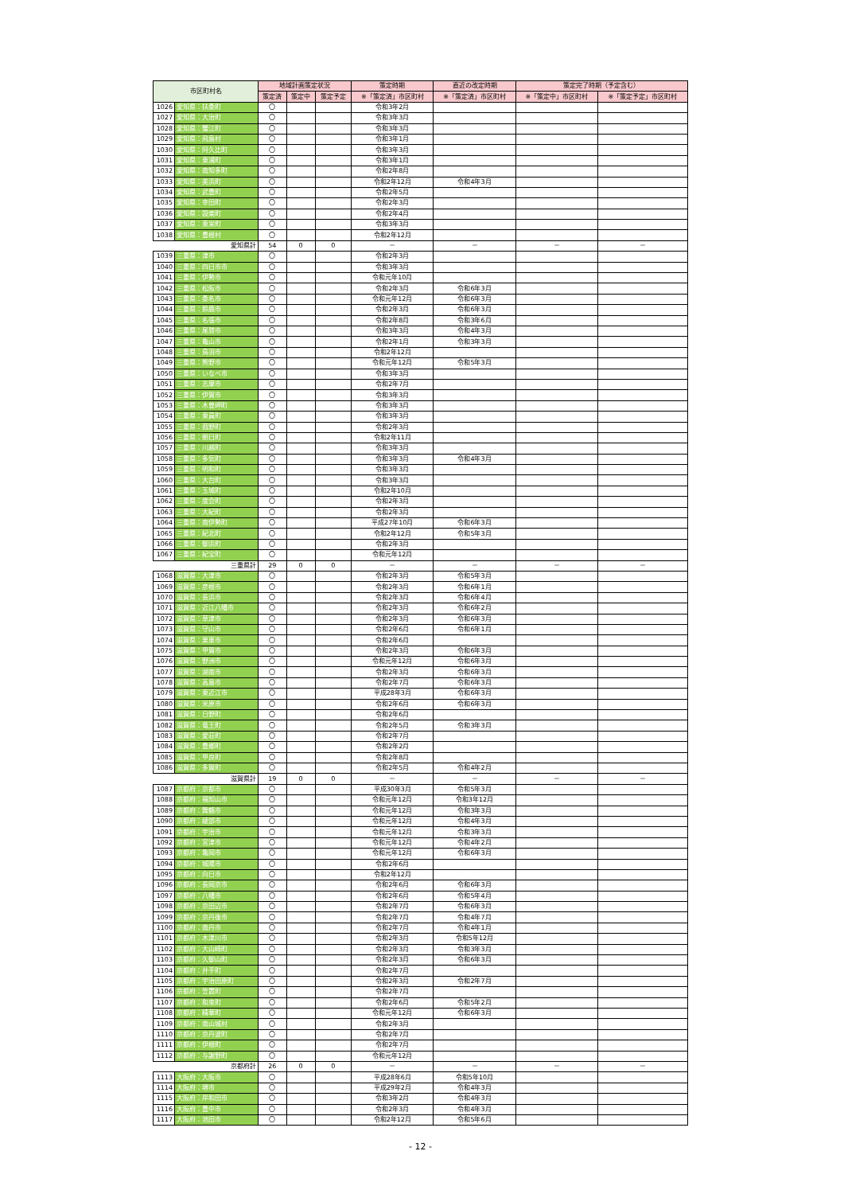| 市区町村名 | | 地域計画策定状況 | | | 策定時期 | 直近の改定時期 | 策定完了時期（予定含む） | |
| --- | --- | --- | --- | --- | --- | --- | --- | --- |
| | | 策定済 | 策定中 | 策定予定 | ※「策定済」市区町村 | ※「策定済」市区町村 | ※「策定中」市区町村 | ※「策定予定」市区町村 |
| 1026 | 愛知県：扶桑町 | 〇 | | | 令和3年2月 | | | |
| 1027 | 愛知県：大治町 | 〇 | | | 令和3年3月 | | | |
| 1028 | 愛知県：蟹江町 | 〇 | | | 令和3年3月 | | | |
| 1029 | 愛知県：飛島村 | 〇 | | | 令和3年1月 | | | |
| 1030 | 愛知県：阿久比町 | 〇 | | | 令和3年3月 | | | |
| 1031 | 愛知県：東浦町 | 〇 | | | 令和3年1月 | | | |
| 1032 | 愛知県：南知多町 | 〇 | | | 令和2年8月 | | | |
| 1033 | 愛知県：美浜町 | 〇 | | | 令和2年12月 | 令和4年3月 | | |
| 1034 | 愛知県：武豊町 | 〇 | | | 令和2年5月 | | | |
| 1035 | 愛知県：幸田町 | 〇 | | | 令和2年3月 | | | |
| 1036 | 愛知県：設楽町 | 〇 | | | 令和2年4月 | | | |
| 1037 | 愛知県：東栄町 | 〇 | | | 令和3年3月 | | | |
| 1038 | 愛知県：豊根村 | 〇 | | | 令和2年12月 | | | |
| 愛知県計 | | 54 | 0 | 0 | － | － | － | － |
| 1039 | 三重県：津市 | 〇 | | | 令和2年3月 | | | |
| 1040 | 三重県：四日市市 | 〇 | | | 令和3年3月 | | | |
| 1041 | 三重県：伊勢市 | 〇 | | | 令和元年10月 | | | |
| 1042 | 三重県：松阪市 | 〇 | | | 令和2年3月 | 令和6年3月 | | |
| 1043 | 三重県：桑名市 | 〇 | | | 令和元年12月 | 令和6年3月 | | |
| 1044 | 三重県：鈴鹿市 | 〇 | | | 令和2年3月 | 令和6年3月 | | |
| 1045 | 三重県：名張市 | 〇 | | | 令和2年8月 | 令和3年6月 | | |
| 1046 | 三重県：尾鷲市 | 〇 | | | 令和3年3月 | 令和4年3月 | | |
| 1047 | 三重県：亀山市 | 〇 | | | 令和2年1月 | 令和3年3月 | | |
| 1048 | 三重県：鳥羽市 | 〇 | | | 令和2年12月 | | | |
| 1049 | 三重県：熊野市 | 〇 | | | 令和元年12月 | 令和5年3月 | | |
| 1050 | 三重県：いなべ市 | 〇 | | | 令和3年3月 | | | |
| 1051 | 三重県：志摩市 | 〇 | | | 令和2年7月 | | | |
| 1052 | 三重県：伊賀市 | 〇 | | | 令和3年3月 | | | |
| 1053 | 三重県：木曽岬町 | 〇 | | | 令和3年3月 | | | |
| 1054 | 三重県：東員町 | 〇 | | | 令和3年3月 | | | |
| 1055 | 三重県：菰野町 | 〇 | | | 令和2年3月 | | | |
| 1056 | 三重県：朝日町 | 〇 | | | 令和2年11月 | | | |
| 1057 | 三重県：川越町 | 〇 | | | 令和3年3月 | | | |
| 1058 | 三重県：多気町 | 〇 | | | 令和3年3月 | 令和4年3月 | | |
| 1059 | 三重県：明和町 | 〇 | | | 令和3年3月 | | | |
| 1060 | 三重県：大台町 | 〇 | | | 令和3年3月 | | | |
| 1061 | 三重県：玉城町 | 〇 | | | 令和2年10月 | | | |
| 1062 | 三重県：度会町 | 〇 | | | 令和2年3月 | | | |
| 1063 | 三重県：大紀町 | 〇 | | | 令和2年3月 | | | |
| 1064 | 三重県：南伊勢町 | 〇 | | | 平成27年10月 | 令和6年3月 | | |
| 1065 | 三重県：紀北町 | 〇 | | | 令和2年12月 | 令和5年3月 | | |
| 1066 | 三重県：御浜町 | 〇 | | | 令和2年3月 | | | |
| 1067 | 三重県：紀宝町 | 〇 | | | 令和元年12月 | | | |
| 三重県計 | | 29 | 0 | 0 | － | － | － | － |
| 1068 | 滋賀県：大津市 | 〇 | | | 令和2年3月 | 令和5年3月 | | |
| 1069 | 滋賀県：彦根市 | 〇 | | | 令和2年3月 | 令和6年1月 | | |
| 1070 | 滋賀県：長浜市 | 〇 | | | 令和2年3月 | 令和6年4月 | | |
| 1071 | 滋賀県：近江八幡市 | 〇 | | | 令和2年3月 | 令和6年2月 | | |
| 1072 | 滋賀県：草津市 | 〇 | | | 令和2年3月 | 令和6年3月 | | |
| 1073 | 滋賀県：守山市 | 〇 | | | 令和2年6月 | 令和6年1月 | | |
| 1074 | 滋賀県：栗東市 | 〇 | | | 令和2年6月 | | | |
| 1075 | 滋賀県：甲賀市 | 〇 | | | 令和2年3月 | 令和6年3月 | | |
| 1076 | 滋賀県：野洲市 | 〇 | | | 令和元年12月 | 令和6年3月 | | |
| 1077 | 滋賀県：湖南市 | 〇 | | | 令和2年3月 | 令和6年3月 | | |
| 1078 | 滋賀県：高島市 | 〇 | | | 令和2年7月 | 令和6年3月 | | |
| 1079 | 滋賀県：東近江市 | 〇 | | | 平成28年3月 | 令和6年3月 | | |
| 1080 | 滋賀県：米原市 | 〇 | | | 令和2年6月 | 令和6年3月 | | |
| 1081 | 滋賀県：日野町 | 〇 | | | 令和2年6月 | | | |
| 1082 | 滋賀県：竜王町 | 〇 | | | 令和2年5月 | 令和3年3月 | | |
| 1083 | 滋賀県：愛荘町 | 〇 | | | 令和2年7月 | | | |
| 1084 | 滋賀県：豊郷町 | 〇 | | | 令和2年2月 | | | |
| 1085 | 滋賀県：甲良町 | 〇 | | | 令和2年8月 | | | |
| 1086 | 滋賀県：多賀町 | 〇 | | | 令和2年5月 | 令和4年2月 | | |
| 滋賀県計 | | 19 | 0 | 0 | － | － | － | － |
| 1087 | 京都府：京都市 | 〇 | | | 平成30年3月 | 令和5年3月 | | |
| 1088 | 京都府：福知山市 | 〇 | | | 令和元年12月 | 令和3年12月 | | |
| 1089 | 京都府：舞鶴市 | 〇 | | | 令和元年12月 | 令和3年3月 | | |
| 1090 | 京都府：綾部市 | 〇 | | | 令和元年12月 | 令和4年3月 | | |
| 1091 | 京都府：宇治市 | 〇 | | | 令和元年12月 | 令和3年3月 | | |
| 1092 | 京都府：宮津市 | 〇 | | | 令和元年12月 | 令和4年2月 | | |
| 1093 | 京都府：亀岡市 | 〇 | | | 令和元年12月 | 令和6年3月 | | |
| 1094 | 京都府：城陽市 | 〇 | | | 令和2年6月 | | | |
| 1095 | 京都府：向日市 | 〇 | | | 令和2年12月 | | | |
| 1096 | 京都府：長岡京市 | 〇 | | | 令和2年6月 | 令和6年3月 | | |
| 1097 | 京都府：八幡市 | 〇 | | | 令和2年6月 | 令和5年4月 | | |
| 1098 | 京都府：京田辺市 | 〇 | | | 令和2年7月 | 令和6年3月 | | |
| 1099 | 京都府：京丹後市 | 〇 | | | 令和2年7月 | 令和4年7月 | | |
| 1100 | 京都府：南丹市 | 〇 | | | 令和2年7月 | 令和4年1月 | | |
| 1101 | 京都府：木津川市 | 〇 | | | 令和2年3月 | 令和5年12月 | | |
| 1102 | 京都府：大山崎町 | 〇 | | | 令和2年3月 | 令和3年3月 | | |
| 1103 | 京都府：久御山町 | 〇 | | | 令和2年3月 | 令和6年3月 | | |
| 1104 | 京都府：井手町 | 〇 | | | 令和2年7月 | | | |
| 1105 | 京都府：宇治田原町 | 〇 | | | 令和2年3月 | 令和2年7月 | | |
| 1106 | 京都府：笠置町 | 〇 | | | 令和2年7月 | | | |
| 1107 | 京都府：和束町 | 〇 | | | 令和2年6月 | 令和5年2月 | | |
| 1108 | 京都府：精華町 | 〇 | | | 令和元年12月 | 令和6年3月 | | |
| 1109 | 京都府：南山城村 | 〇 | | | 令和2年3月 | | | |
| 1110 | 京都府：京丹波町 | 〇 | | | 令和2年7月 | | | |
| 1111 | 京都府：伊根町 | 〇 | | | 令和2年7月 | | | |
| 1112 | 京都府：与謝野町 | 〇 | | | 令和元年12月 | | | |
| 京都府計 | | 26 | 0 | 0 | － | － | － | － |
| 1113 | 大阪府：大阪市 | 〇 | | | 平成28年6月 | 令和5年10月 | | |
| 1114 | 大阪府：堺市 | 〇 | | | 平成29年2月 | 令和4年3月 | | |
| 1115 | 大阪府：岸和田市 | 〇 | | | 令和3年2月 | 令和4年3月 | | |
| 1116 | 大阪府：豊中市 | 〇 | | | 令和2年3月 | 令和4年3月 | | |
| 1117 | 大阪府：池田市 | 〇 | | | 令和2年12月 | 令和5年6月 | | |
- 12 -